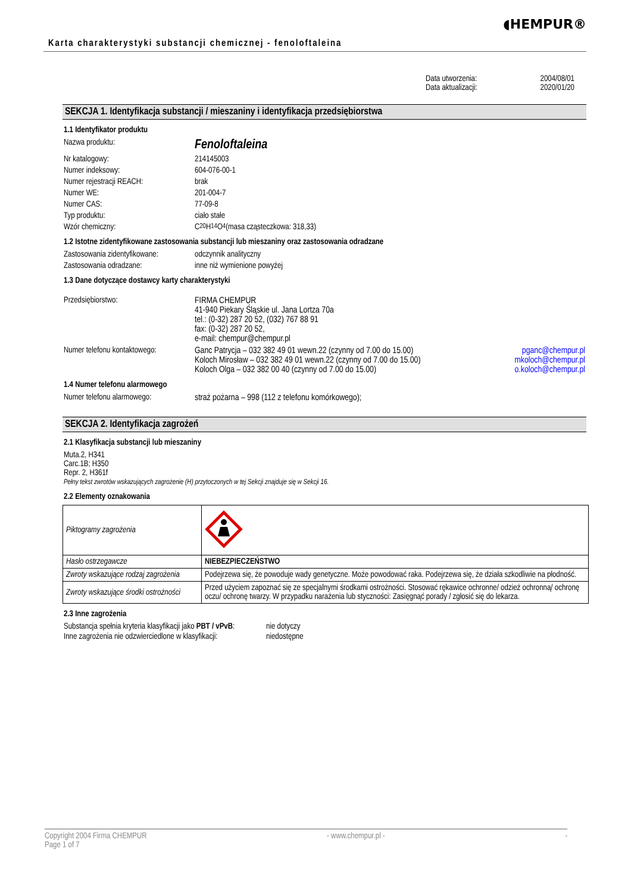Karta charakterystyki substancji chemicznej - fenoloftaleina
◖HEMPUR®
Data utworzenia: 2004/08/01
Data aktualizacji: 2020/01/20
SEKCJA 1. Identyfikacja substancji / mieszaniny i identyfikacja przedsiębiorstwa
1.1 Identyfikator produktu
Nazwa produktu: Fenoloftaleina
Nr katalogowy: 214145003
Numer indeksowy: 604-076-00-1
Numer rejestracji REACH: brak
Numer WE: 201-004-7
Numer CAS: 77-09-8
Typ produktu: ciało stałe
Wzór chemiczny: C<sub>20</sub>H<sub>14</sub>O<sub>4</sub> (masa cząsteczkowa: 318,33)
1.2 Istotne zidentyfikowane zastosowania substancji lub mieszaniny oraz zastosowania odradzane
Zastosowania zidentyfikowane: odczynnik analityczny
Zastosowania odradzane: inne niż wymienione powyżej
1.3 Dane dotyczące dostawcy karty charakterystyki
Przedsiębiorstwo: FIRMA CHEMPUR
41-940 Piekary Śląskie ul. Jana Lortza 70a
tel.: (0-32) 287 20 52, (032) 767 88 91
fax: (0-32) 287 20 52,
e-mail: chempur@chempur.pl
Numer telefonu kontaktowego:
Ganc Patrycja – 032 382 49 01 wewn.22 (czynny od 7.00 do 15.00)
Koloch Mirosław – 032 382 49 01 wewn.22 (czynny od 7.00 do 15.00)
Koloch Olga – 032 382 00 40 (czynny od 7.00 do 15.00)
pganc@chempur.pl
mkoloch@chempur.pl
o.koloch@chempur.pl
1.4 Numer telefonu alarmowego
Numer telefonu alarmowego: straż pożarna – 998 (112 z telefonu komórkowego);
SEKCJA 2. Identyfikacja zagrożeń
2.1 Klasyfikacja substancji lub mieszaniny
Muta.2, H341
Carc.1B; H350
Repr. 2, H361f
Pełny tekst zwrotów wskazujących zagrożenie (H) przytoczonych w tej Sekcji znajduje się w Sekcji 16.
2.2 Elementy oznakowania
| Piktogramy zagrożenia | |
| Hasło ostrzegawcze | NIEBEZPIECZEŃSTWO |
| Zwroty wskazujące rodzaj zagrożenia | Podejrzewa się, że powoduje wady genetyczne. Może powodować raka. Podejrzewa się, że działa szkodliwie na płodność. |
| Zwroty wskazujące środki ostrożności | Przed użyciem zapoznać się ze specjalnymi środkami ostrożności. Stosować rękawice ochronne/ odzież ochronną/ ochronę oczu/ ochronę twarzy. W przypadku narażenia lub styczności: Zasięgnąć porady / zgłosić się do lekarza. |
2.3 Inne zagrożenia
Substancja spełnia kryteria klasyfikacji jako PBT / vPvB: nie dotyczy
Inne zagrożenia nie odzwierciedlone w klasyfikacji: niedostępne
Copyright 2004 Firma CHEMPUR
Page 1 of 7 - www.chempur.pl - -